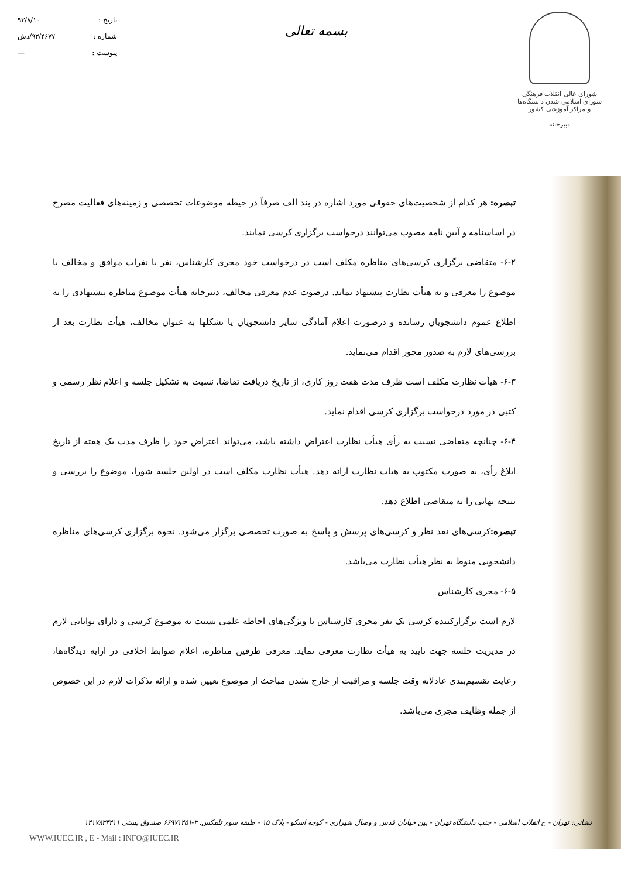شورای عالی انقلاب فرهنگی
شورای اسلامی شدن دانشگاه‌ها و مراکز آموزشی کشور
دبیرخانه
بسمه تعالی
تاریخ : ۹۳/۸/۱۰
شماره : ۹۳/۴۶۷۷/دش
پیوست : —
تبصره: هر کدام از شخصیت‌های حقوقی مورد اشاره در بند الف صرفاً در حیطه موضوعات تخصصی و زمینه‌های فعالیت مصرح در اساسنامه و آیین نامه مصوب می‌توانند درخواست برگزاری کرسی نمایند.
۶-۲- متقاضی برگزاری کرسی‌های مناظره مکلف است در درخواست خود مجری کارشناس، نفر یا نفرات موافق و مخالف با موضوع را معرفی و به هیأت نظارت پیشنهاد نماید. درصوت عدم معرفی مخالف، دبیرخانه هیأت موضوع مناظره پیشنهادی را به اطلاع عموم دانشجویان رسانده و درصورت اعلام آمادگی سایر دانشجویان یا تشکلها به عنوان مخالف، هیأت نظارت بعد از بررسی‌های لازم به صدور مجوز اقدام می‌نماید.
۶-۳- هیأت نظارت مکلف است ظرف مدت هفت روز کاری، از تاریخ دریافت تقاضا، نسبت به تشکیل جلسه و اعلام نظر رسمی و کتبی در مورد درخواست برگزاری کرسی اقدام نماید.
۶-۴- چنانچه متقاضی نسبت به رأی هیأت نظارت اعتراض داشته باشد، می‌تواند اعتراض خود را ظرف مدت یک هفته از تاریخ ابلاغ رأی، به صورت مکتوب به هیات نظارت ارائه دهد. هیأت نظارت مکلف است در اولین جلسه شورا، موضوع را بررسی و نتیجه نهایی را به متقاضی اطلاع دهد.
تبصره: کرسی‌های نقد نظر و کرسی‌های پرسش و پاسخ به صورت تخصصی برگزار می‌شود. نحوه برگزاری کرسی‌های مناظره دانشجویی منوط به نظر هیأت نظارت می‌باشد.
۶-۵- مجری کارشناس
لازم است برگزارکننده کرسی یک نفر مجری کارشناس با ویژگی‌های احاطه علمی نسبت به موضوع کرسی و دارای توانایی لازم در مدیریت جلسه جهت تایید به هیأت نظارت معرفی نماید. معرفی طرفین مناظره، اعلام ضوابط اخلاقی در ارایه دیدگاه‌ها، رعایت تقسیم‌بندی عادلانه وقت جلسه و مراقبت از خارج نشدن مباحث از موضوع تعیین شده و ارائه تذکرات لازم در این خصوص از جمله وظایف مجری می‌باشد.
نشانی: تهران - خ انقلاب اسلامی - جنب دانشگاه تهران - بین خیابان قدس و وصال شیرازی - کوچه اسکو - پلاک ۱۵ - طبقه سوم تلفکس: ۳-۶۶۹۷۱۴۵۱ صندوق پستی ۱۴۱۷۸۳۳۴۱۱
WWW.IUEC.IR , E - Mail : INFO@IUEC.IR